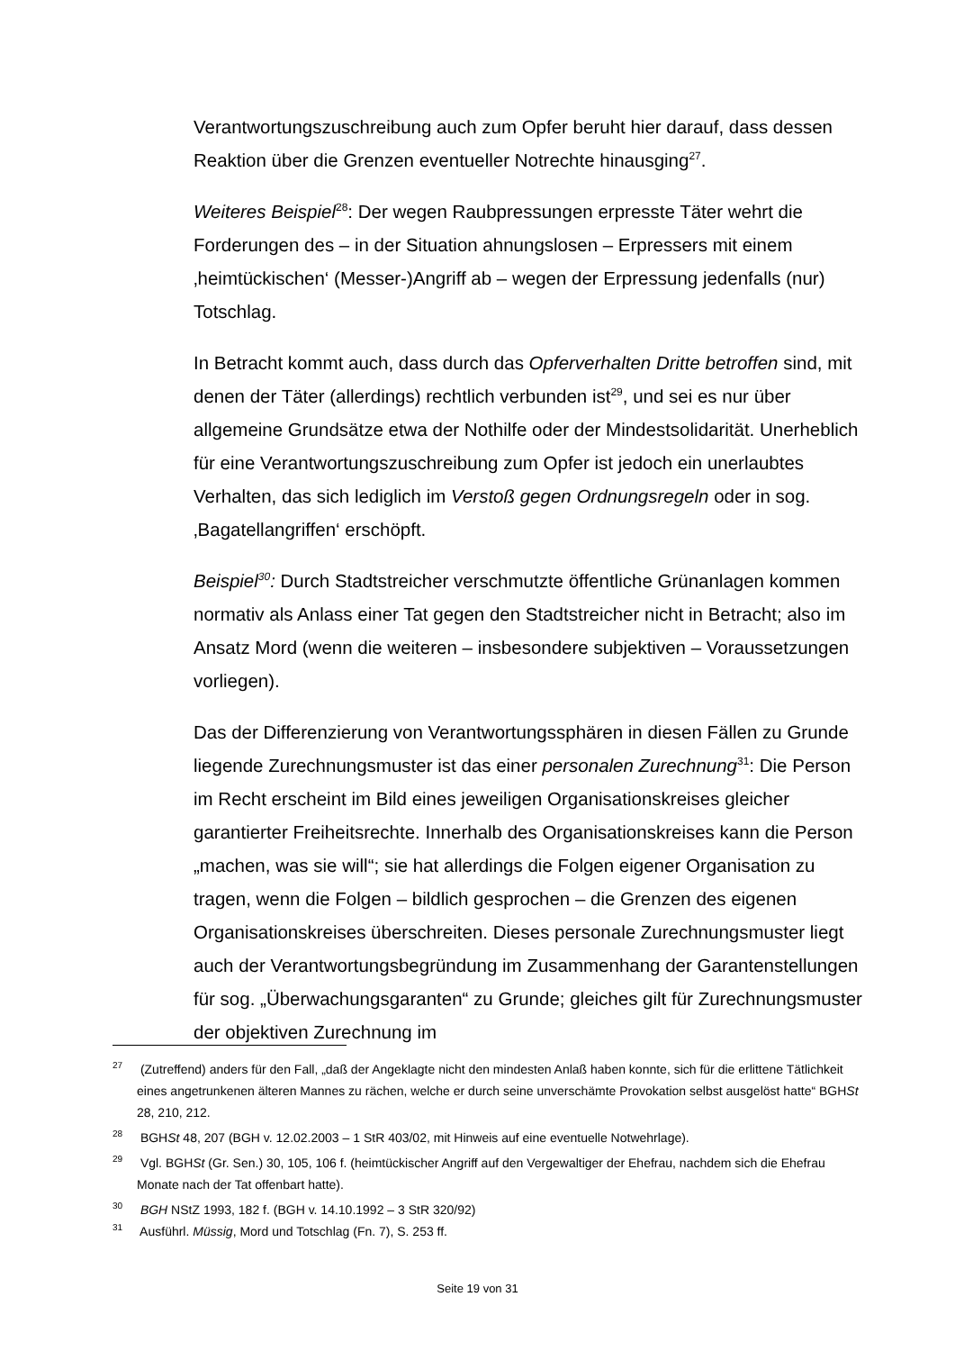Verantwortungszuschreibung auch zum Opfer beruht hier darauf, dass dessen Reaktion über die Grenzen eventueller Notrechte hinausging<sup>27</sup>.
Weiteres Beispiel<sup>28</sup>: Der wegen Raubpressungen erpresste Täter wehrt die Forderungen des – in der Situation ahnungslosen – Erpressers mit einem ‚heimtückischen‘ (Messer-)Angriff ab – wegen der Erpressung jedenfalls (nur) Totschlag.
In Betracht kommt auch, dass durch das Opferverhalten Dritte betroffen sind, mit denen der Täter (allerdings) rechtlich verbunden ist<sup>29</sup>, und sei es nur über allgemeine Grundsätze etwa der Nothilfe oder der Mindestsolidarität. Unerheblich für eine Verantwortungszuschreibung zum Opfer ist jedoch ein unerlaubtes Verhalten, das sich lediglich im Verstoß gegen Ordnungsregeln oder in sog. ‚Bagatellangriffen‘ erschöpft.
Beispiel<sup>30</sup>: Durch Stadtstreicher verschmutzte öffentliche Grünanlagen kommen normativ als Anlass einer Tat gegen den Stadtstreicher nicht in Betracht; also im Ansatz Mord (wenn die weiteren – insbesondere subjektiven – Voraussetzungen vorliegen).
Das der Differenzierung von Verantwortungssphären in diesen Fällen zu Grunde liegende Zurechnungsmuster ist das einer personalen Zurechnung<sup>31</sup>: Die Person im Recht erscheint im Bild eines jeweiligen Organisationskreises gleicher garantierter Freiheitsrechte. Innerhalb des Organisationskreises kann die Person „machen, was sie will“; sie hat allerdings die Folgen eigener Organisation zu tragen, wenn die Folgen – bildlich gesprochen – die Grenzen des eigenen Organisationskreises überschreiten. Dieses personale Zurechnungsmuster liegt auch der Verantwortungsbegründung im Zusammenhang der Garantenstellungen für sog. „Überwachungsgaranten“ zu Grunde; gleiches gilt für Zurechnungsmuster der objektiven Zurechnung im
<sup>27</sup> (Zutreffend) anders für den Fall, „daß der Angeklagte nicht den mindesten Anlaß haben konnte, sich für die erlittene Tätlichkeit eines angetrunkenen älteren Mannes zu rächen, welche er durch seine unverschämte Provokation selbst ausgelöst hatte“ BGHSt 28, 210, 212.
<sup>28</sup> BGHSt 48, 207 (BGH v. 12.02.2003 – 1 StR 403/02, mit Hinweis auf eine eventuelle Notwehrlage).
<sup>29</sup> Vgl. BGHSt (Gr. Sen.) 30, 105, 106 f. (heimtückischer Angriff auf den Vergewaltiger der Ehefrau, nachdem sich die Ehefrau Monate nach der Tat offenbart hatte).
<sup>30</sup> BGH NStZ 1993, 182 f. (BGH v. 14.10.1992 – 3 StR 320/92)
<sup>31</sup> Ausführl. Müssig, Mord und Totschlag (Fn. 7), S. 253 ff.
Seite 19 von 31